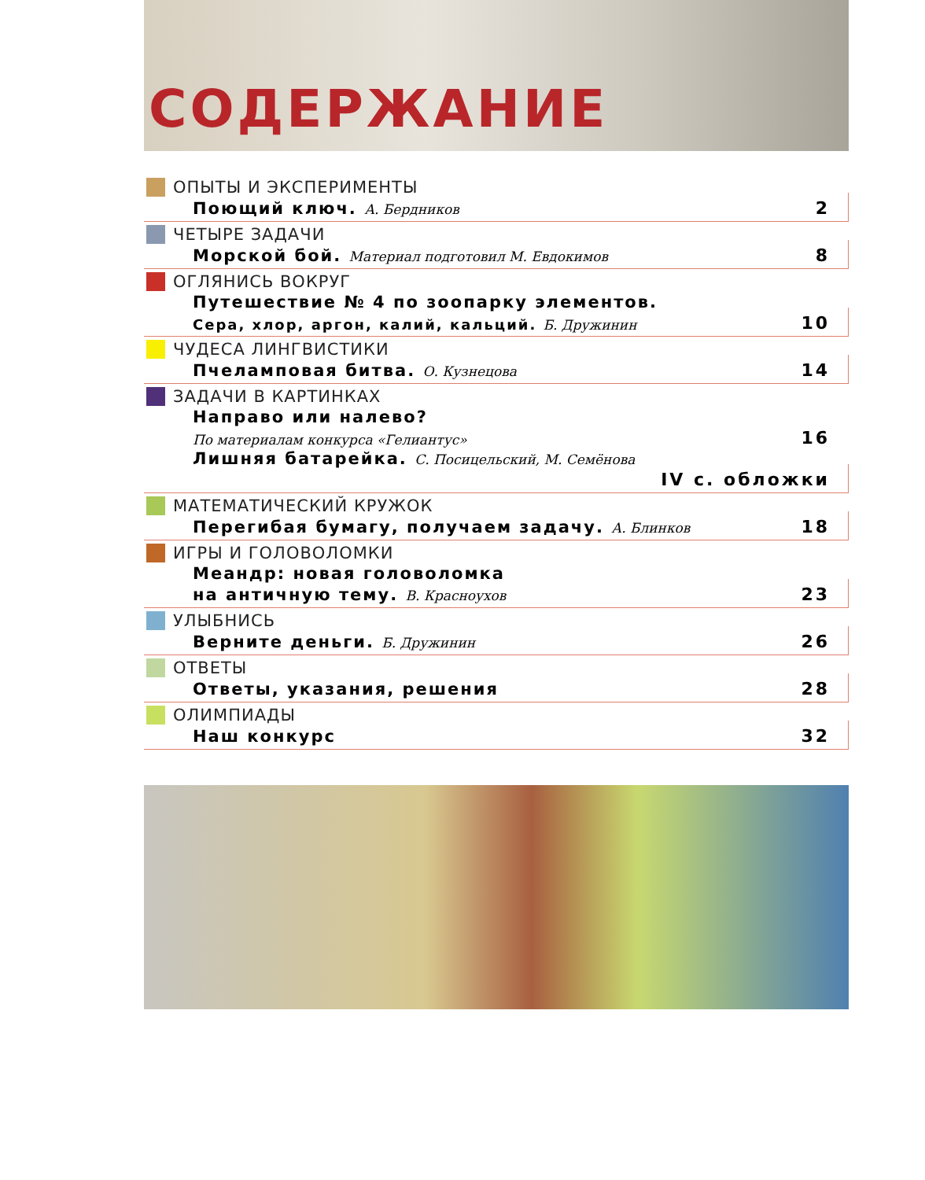СОДЕРЖАНИЕ
ОПЫТЫ И ЭКСПЕРИМЕНТЫ
Поющий ключ. А. Бердников 2
ЧЕТЫРЕ ЗАДАЧИ
Морской бой. Материал подготовил М. Евдокимов 8
ОГЛЯНИСЬ ВОКРУГ
Путешествие № 4 по зоопарку элементов.
Сера, хлор, аргон, калий, кальций. Б. Дружинин 10
ЧУДЕСА ЛИНГВИСТИКИ
Пчеламповая битва. О. Кузнецова 14
ЗАДАЧИ В КАРТИНКАХ
Направо или налево?
По материалам конкурса «Гелиантус» 16
Лишняя батарейка. С. Посицельский, М. Семёнова
IV с. обложки
МАТЕМАТИЧЕСКИЙ КРУЖОК
Перегибая бумагу, получаем задачу. А. Блинков 18
ИГРЫ И ГОЛОВОЛОМКИ
Меандр: новая головоломка
на античную тему. В. Красноухов 23
УЛЫБНИСЬ
Верните деньги. Б. Дружинин 26
ОТВЕТЫ
Ответы, указания, решения 28
ОЛИМПИАДЫ
Наш конкурс 32